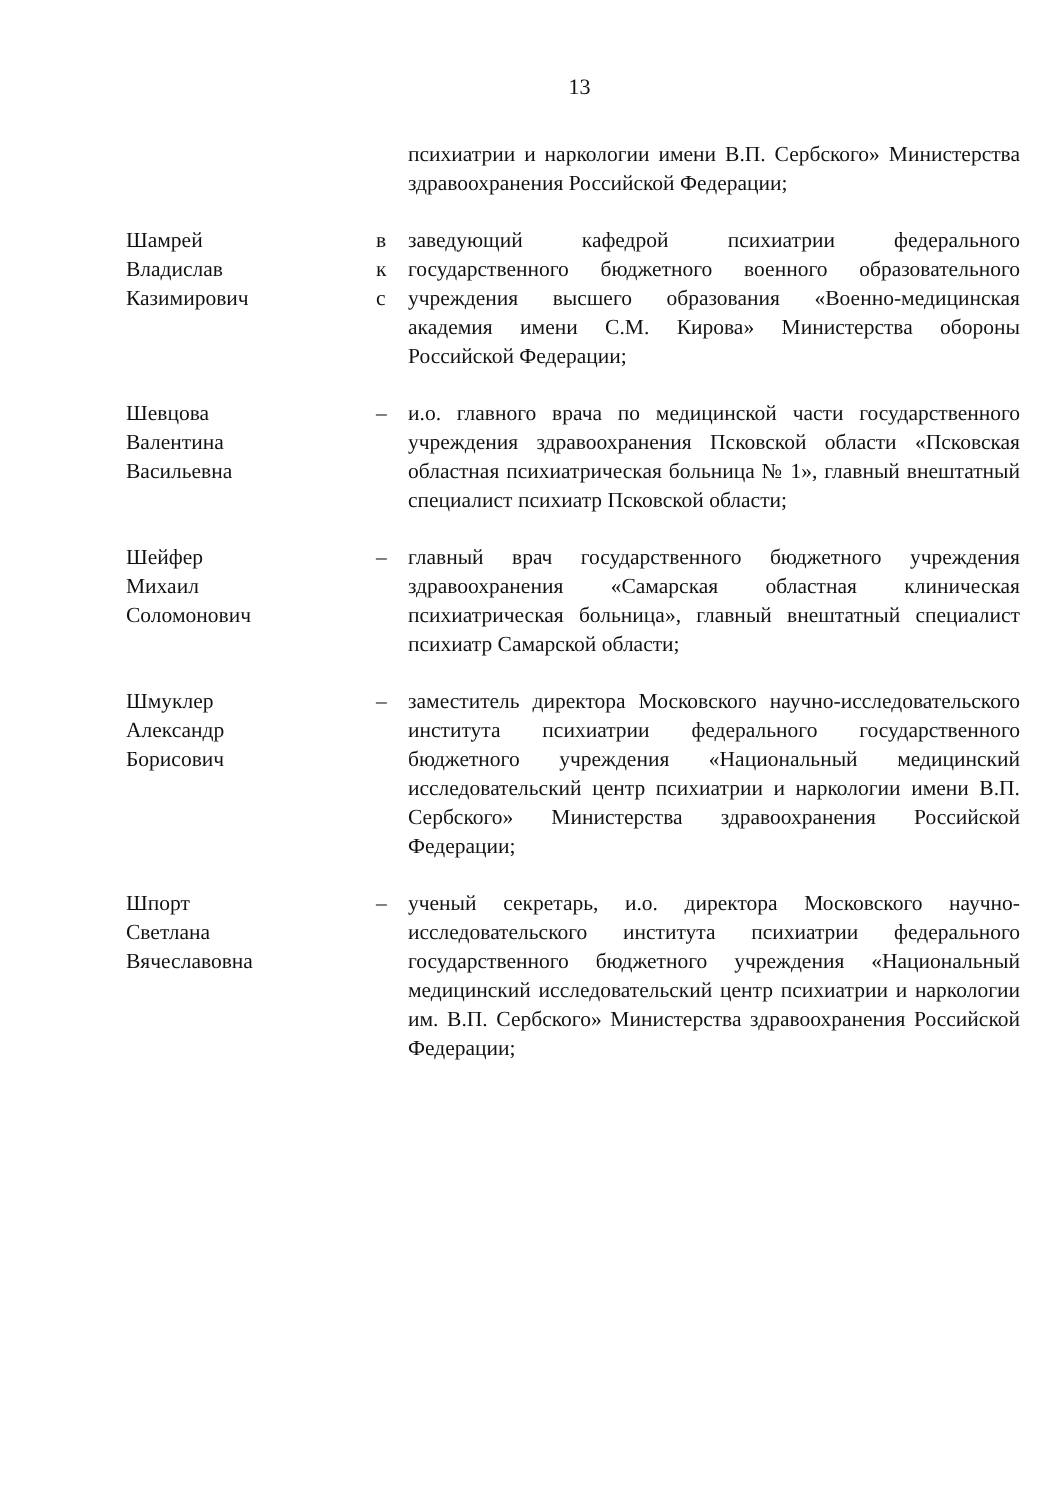13
психиатрии и наркологии имени В.П. Сербского» Министерства здравоохранения Российской Федерации;
Шамрей
Владислав
Казимирович
в
к
с
заведующий кафедрой психиатрии федерального государственного бюджетного военного образовательного учреждения высшего образования «Военно-медицинская академия имени С.М. Кирова» Министерства обороны Российской Федерации;
Шевцова
Валентина
Васильевна
– и.о. главного врача по медицинской части государственного учреждения здравоохранения Псковской области «Псковская областная психиатрическая больница № 1», главный внештатный специалист психиатр Псковской области;
Шейфер
Михаил
Соломонович
– главный врач государственного бюджетного учреждения здравоохранения «Самарская областная клиническая психиатрическая больница», главный внештатный специалист психиатр Самарской области;
Шмуклер
Александр
Борисович
– заместитель директора Московского научно-исследовательского института психиатрии федерального государственного бюджетного учреждения «Национальный медицинский исследовательский центр психиатрии и наркологии имени В.П. Сербского» Министерства здравоохранения Российской Федерации;
Шпорт
Светлана
Вячеславовна
– ученый секретарь, и.о. директора Московского научно-исследовательского института психиатрии федерального государственного бюджетного учреждения «Национальный медицинский исследовательский центр психиатрии и наркологии им. В.П. Сербского» Министерства здравоохранения Российской Федерации;